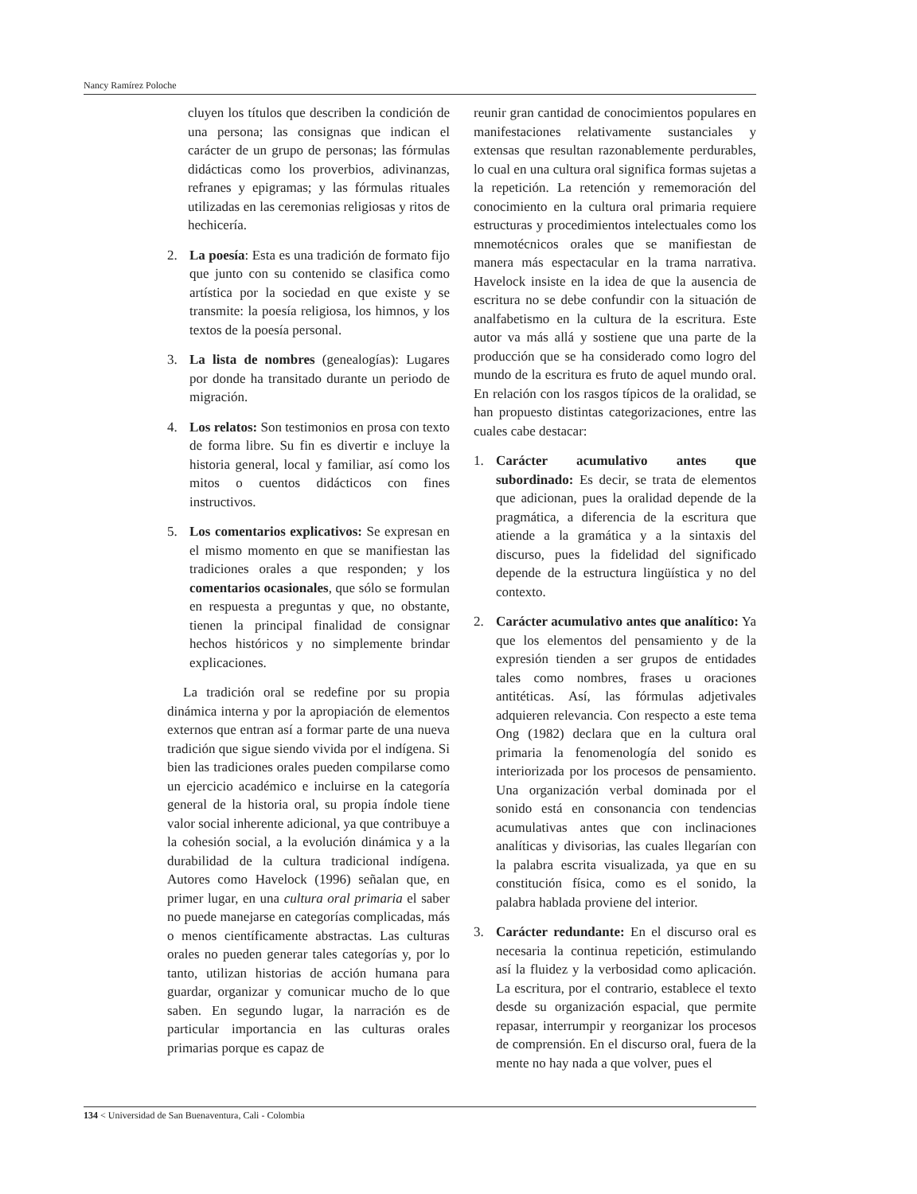Nancy Ramírez Poloche
cluyen los títulos que describen la condición de una persona; las consignas que indican el carácter de un grupo de personas; las fórmulas didácticas como los proverbios, adivinanzas, refranes y epigramas; y las fórmulas rituales utilizadas en las ceremonias religiosas y ritos de hechicería.
2. La poesía: Esta es una tradición de formato fijo que junto con su contenido se clasifica como artística por la sociedad en que existe y se transmite: la poesía religiosa, los himnos, y los textos de la poesía personal.
3. La lista de nombres (genealogías): Lugares por donde ha transitado durante un periodo de migración.
4. Los relatos: Son testimonios en prosa con texto de forma libre. Su fin es divertir e incluye la historia general, local y familiar, así como los mitos o cuentos didácticos con fines instructivos.
5. Los comentarios explicativos: Se expresan en el mismo momento en que se manifiestan las tradiciones orales a que responden; y los comentarios ocasionales, que sólo se formulan en respuesta a preguntas y que, no obstante, tienen la principal finalidad de consignar hechos históricos y no simplemente brindar explicaciones.
La tradición oral se redefine por su propia dinámica interna y por la apropiación de elementos externos que entran así a formar parte de una nueva tradición que sigue siendo vivida por el indígena. Si bien las tradiciones orales pueden compilarse como un ejercicio académico e incluirse en la categoría general de la historia oral, su propia índole tiene valor social inherente adicional, ya que contribuye a la cohesión social, a la evolución dinámica y a la durabilidad de la cultura tradicional indígena. Autores como Havelock (1996) señalan que, en primer lugar, en una cultura oral primaria el saber no puede manejarse en categorías complicadas, más o menos científicamente abstractas. Las culturas orales no pueden generar tales categorías y, por lo tanto, utilizan historias de acción humana para guardar, organizar y comunicar mucho de lo que saben. En segundo lugar, la narración es de particular importancia en las culturas orales primarias porque es capaz de
reunir gran cantidad de conocimientos populares en manifestaciones relativamente sustanciales y extensas que resultan razonablemente perdurables, lo cual en una cultura oral significa formas sujetas a la repetición. La retención y rememoración del conocimiento en la cultura oral primaria requiere estructuras y procedimientos intelectuales como los mnemotécnicos orales que se manifiestan de manera más espectacular en la trama narrativa. Havelock insiste en la idea de que la ausencia de escritura no se debe confundir con la situación de analfabetismo en la cultura de la escritura. Este autor va más allá y sostiene que una parte de la producción que se ha considerado como logro del mundo de la escritura es fruto de aquel mundo oral. En relación con los rasgos típicos de la oralidad, se han propuesto distintas categorizaciones, entre las cuales cabe destacar:
1. Carácter acumulativo antes que subordinado: Es decir, se trata de elementos que adicionan, pues la oralidad depende de la pragmática, a diferencia de la escritura que atiende a la gramática y a la sintaxis del discurso, pues la fidelidad del significado depende de la estructura lingüística y no del contexto.
2. Carácter acumulativo antes que analítico: Ya que los elementos del pensamiento y de la expresión tienden a ser grupos de entidades tales como nombres, frases u oraciones antitéticas. Así, las fórmulas adjetivales adquieren relevancia. Con respecto a este tema Ong (1982) declara que en la cultura oral primaria la fenomenología del sonido es interiorizada por los procesos de pensamiento. Una organización verbal dominada por el sonido está en consonancia con tendencias acumulativas antes que con inclinaciones analíticas y divisorias, las cuales llegarían con la palabra escrita visualizada, ya que en su constitución física, como es el sonido, la palabra hablada proviene del interior.
3. Carácter redundante: En el discurso oral es necesaria la continua repetición, estimulando así la fluidez y la verbosidad como aplicación. La escritura, por el contrario, establece el texto desde su organización espacial, que permite repasar, interrumpir y reorganizar los procesos de comprensión. En el discurso oral, fuera de la mente no hay nada a que volver, pues el
134 < Universidad de San Buenaventura, Cali - Colombia